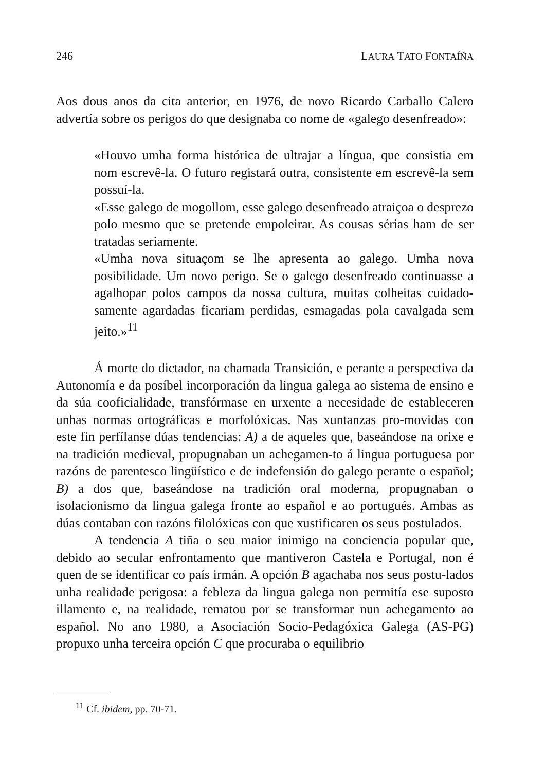246 LAURA TATO FONTAÍÑA
Aos dous anos da cita anterior, en 1976, de novo Ricardo Carballo Calero advertía sobre os perigos do que designaba co nome de «galego desenfreado»:
«Houvo umha forma histórica de ultrajar a língua, que consistia em nom escrevê-la. O futuro registará outra, consistente em escrevê-la sem possuí-la.
«Esse galego de mogollom, esse galego desenfreado atraiçoa o desprezo polo mesmo que se pretende empoleirar. As cousas sérias ham de ser tratadas seriamente.
«Umha nova situaçom se lhe apresenta ao galego. Umha nova posibilidade. Um novo perigo. Se o galego desenfreado continuasse a agalhopar polos campos da nossa cultura, muitas colheitas cuidado-samente agardadas ficariam perdidas, esmagadas pola cavalgada sem jeito.»<sup>11</sup>
Á morte do dictador, na chamada Transición, e perante a perspectiva da Autonomía e da posíbel incorporación da lingua galega ao sistema de ensino e da súa cooficialidade, transfórmase en urxente a necesidade de estableceren unhas normas ortográficas e morfolóxicas. Nas xuntanzas pro-movidas con este fin perfílanse dúas tendencias: A) a de aqueles que, baseándose na orixe e na tradición medieval, propugnaban un achegamen-to á lingua portuguesa por razóns de parentesco lingüístico e de indefensión do galego perante o español; B) a dos que, baseándose na tradición oral moderna, propugnaban o isolacionismo da lingua galega fronte ao español e ao portugués. Ambas as dúas contaban con razóns filolóxicas con que xustificaren os seus postulados.
A tendencia A tiña o seu maior inimigo na conciencia popular que, debido ao secular enfrontamento que mantiveron Castela e Portugal, non é quen de se identificar co país irmán. A opción B agachaba nos seus postu-lados unha realidade perigosa: a febleza da lingua galega non permitía ese suposto illamento e, na realidade, rematou por se transformar nun achegamento ao español. No ano 1980, a Asociación Socio-Pedagóxica Galega (AS-PG) propuxo unha terceira opción C que procuraba o equilibrio
<sup>11</sup> Cf. ibidem, pp. 70-71.